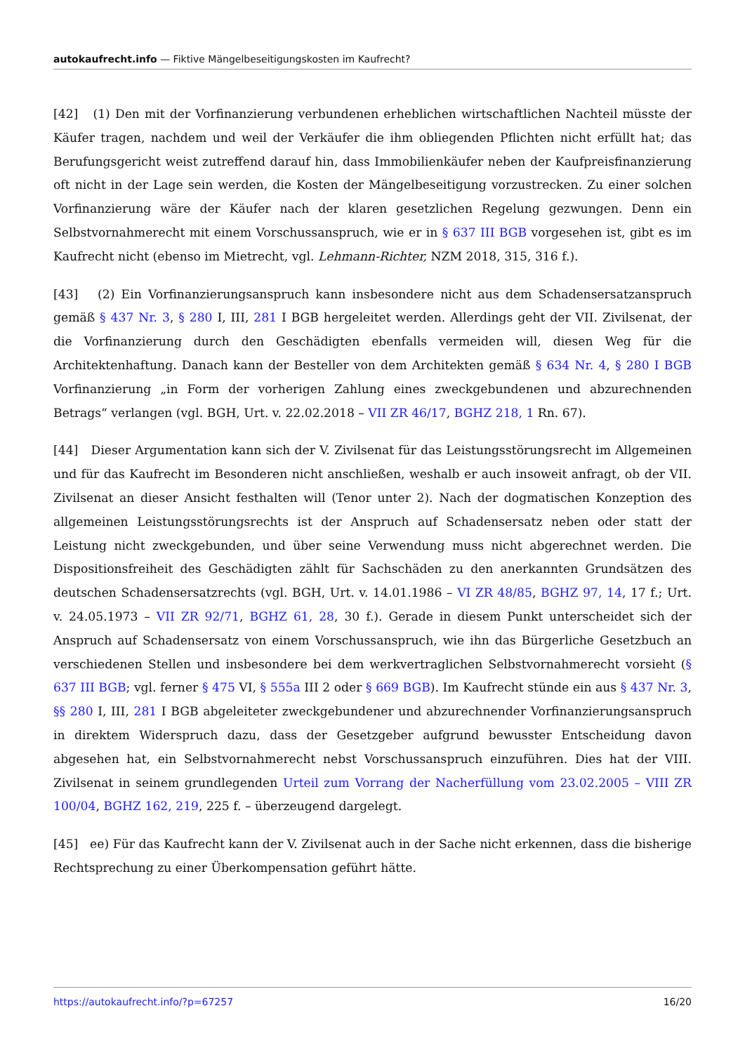autokaufrecht.info — Fiktive Mängelbeseitigungskosten im Kaufrecht?
[42] (1) Den mit der Vorfinanzierung verbundenen erheblichen wirtschaftlichen Nachteil müsste der Käufer tragen, nachdem und weil der Verkäufer die ihm obliegenden Pflichten nicht erfüllt hat; das Berufungsgericht weist zutreffend darauf hin, dass Immobilienkäufer neben der Kaufpreisfinanzierung oft nicht in der Lage sein werden, die Kosten der Mängelbeseitigung vorzustrecken. Zu einer solchen Vorfinanzierung wäre der Käufer nach der klaren gesetzlichen Regelung gezwungen. Denn ein Selbstvornahmerecht mit einem Vorschussanspruch, wie er in § 637 III BGB vorgesehen ist, gibt es im Kaufrecht nicht (ebenso im Mietrecht, vgl. Lehmann-Richter, NZM 2018, 315, 316 f.).
[43] (2) Ein Vorfinanzierungsanspruch kann insbesondere nicht aus dem Schadensersatzanspruch gemäß § 437 Nr. 3, § 280 I, III, 281 I BGB hergeleitet werden. Allerdings geht der VII. Zivilsenat, der die Vorfinanzierung durch den Geschädigten ebenfalls vermeiden will, diesen Weg für die Architektenhaftung. Danach kann der Besteller von dem Architekten gemäß § 634 Nr. 4, § 280 I BGB Vorfinanzierung „in Form der vorherigen Zahlung eines zweckgebundenen und abzurechnenden Betrags“ verlangen (vgl. BGH, Urt. v. 22.02.2018 – VII ZR 46/17, BGHZ 218, 1 Rn. 67).
[44] Dieser Argumentation kann sich der V. Zivilsenat für das Leistungsstörungsrecht im Allgemeinen und für das Kaufrecht im Besonderen nicht anschließen, weshalb er auch insoweit anfragt, ob der VII. Zivilsenat an dieser Ansicht festhalten will (Tenor unter 2). Nach der dogmatischen Konzeption des allgemeinen Leistungsstörungsrechts ist der Anspruch auf Schadensersatz neben oder statt der Leistung nicht zweckgebunden, und über seine Verwendung muss nicht abgerechnet werden. Die Dispositionsfreiheit des Geschädigten zählt für Sachschäden zu den anerkannten Grundsätzen des deutschen Schadensersatzrechts (vgl. BGH, Urt. v. 14.01.1986 – VI ZR 48/85, BGHZ 97, 14, 17 f.; Urt. v. 24.05.1973 – VII ZR 92/71, BGHZ 61, 28, 30 f.). Gerade in diesem Punkt unterscheidet sich der Anspruch auf Schadensersatz von einem Vorschussanspruch, wie ihn das Bürgerliche Gesetzbuch an verschiedenen Stellen und insbesondere bei dem werkvertraglichen Selbstvornahmerecht vorsieht (§ 637 III BGB; vgl. ferner § 475 VI, § 555a III 2 oder § 669 BGB). Im Kaufrecht stünde ein aus § 437 Nr. 3, §§ 280 I, III, 281 I BGB abgeleiteter zweckgebundener und abzurechnender Vorfinanzierungsanspruch in direktem Widerspruch dazu, dass der Gesetzgeber aufgrund bewusster Entscheidung davon abgesehen hat, ein Selbstvornahmerecht nebst Vorschussanspruch einzuführen. Dies hat der VIII. Zivilsenat in seinem grundlegenden Urteil zum Vorrang der Nacherfüllung vom 23.02.2005 – VIII ZR 100/04, BGHZ 162, 219, 225 f. – überzeugend dargelegt.
[45] ee) Für das Kaufrecht kann der V. Zivilsenat auch in der Sache nicht erkennen, dass die bisherige Rechtsprechung zu einer Überkompensation geführt hätte.
https://autokaufrecht.info/?p=67257 16/20